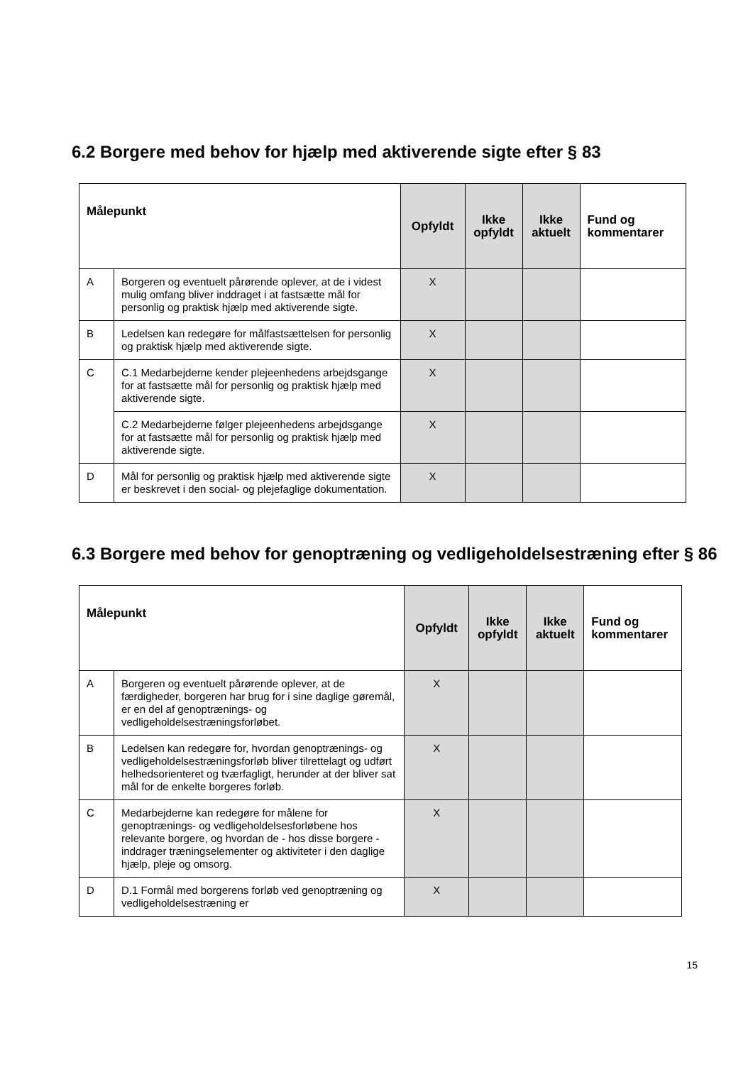6.2 Borgere med behov for hjælp med aktiverende sigte efter § 83
| Målepunkt | | Opfyldt | Ikke opfyldt | Ikke aktuelt | Fund og kommentarer |
| --- | --- | --- | --- | --- | --- |
| A | Borgeren og eventuelt pårørende oplever, at de i videst mulig omfang bliver inddraget i at fastsætte mål for personlig og praktisk hjælp med aktiverende sigte. | X | | | |
| B | Ledelsen kan redegøre for målfastsættelsen for personlig og praktisk hjælp med aktiverende sigte. | X | | | |
| C | C.1 Medarbejderne kender plejeenhedens arbejdsgange for at fastsætte mål for personlig og praktisk hjælp med aktiverende sigte. | X | | | |
| | C.2 Medarbejderne følger plejeenhedens arbejdsgange for at fastsætte mål for personlig og praktisk hjælp med aktiverende sigte. | X | | | |
| D | Mål for personlig og praktisk hjælp med aktiverende sigte er beskrevet i den social- og plejefaglige dokumentation. | X | | | |
6.3 Borgere med behov for genoptræning og vedligeholdelsestræning efter § 86
| Målepunkt | | Opfyldt | Ikke opfyldt | Ikke aktuelt | Fund og kommentarer |
| --- | --- | --- | --- | --- | --- |
| A | Borgeren og eventuelt pårørende oplever, at de færdigheder, borgeren har brug for i sine daglige gøremål, er en del af genoptrænings- og vedligeholdelsestræningsforløbet. | X | | | |
| B | Ledelsen kan redegøre for, hvordan genoptrænings- og vedligeholdelsestræningsforløb bliver tilrettelagt og udført helhedsorienteret og tværfagligt, herunder at der bliver sat mål for de enkelte borgeres forløb. | X | | | |
| C | Medarbejderne kan redegøre for målene for genoptrænings- og vedligeholdelsesforløbene hos relevante borgere, og hvordan de - hos disse borgere - inddrager træningselementer og aktiviteter i den daglige hjælp, pleje og omsorg. | X | | | |
| D | D.1 Formål med borgerens forløb ved genoptræning og vedligeholdelsestræning er | X | | | |
15